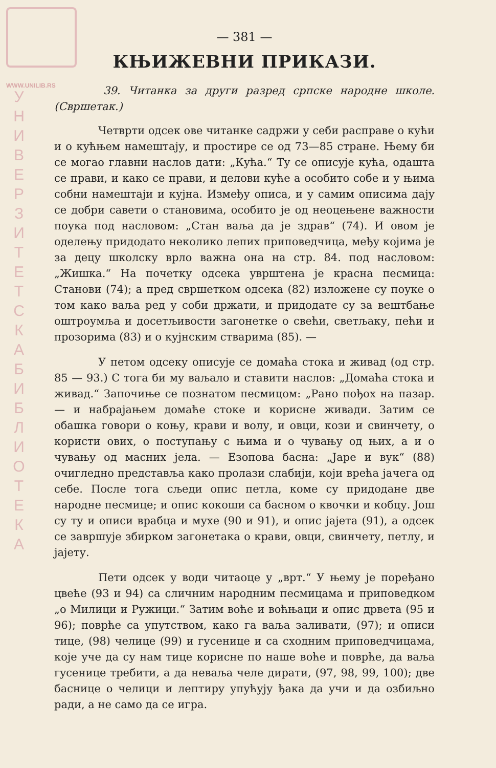WWW.UNILIB.RS
У Н И В Е Р З И Т Е Т С К А Б И Б Л И О Т Е К А
— 381 —
КЊИЖЕВНИ ПРИКАЗИ.
39. Читанка за други разред српске народне школе. (Свршетак.)
Четврти одсек ове читанке садржи у себи расправе о кући и о кућњем намештају, и простире се од 73—85 стране. Њему би се могао главни наслов дати: „Кућа.“ Ту се описује кућа, одашта се прави, и како се прави, и делови куће а особито собе и у њима собни намештаји и кујна. Између описа, и у самим описима дају се добри савети о становима, особито је од неоцењене важности поука под насловом: „Стан ваља да је здрав“ (74). И овом је оделењу придодато неколико лепих приповедчица, међу којима је за децу школску врло важна она на стр. 84. под насловом: „Жишка.“ На почетку одсека уврштена је красна песмица: Станови (74); а пред свршетком одсека (82) изложене су поуке о том како ваља ред у соби држати, и придодате су за вештбање оштроумља и досетљивости загонетке о свећи, светљаку, пећи и прозорима (83) и о кујнским стварима (85). —
У петом одсеку описује се домаћа стока и живад (од стр. 85 — 93.) С тога би му ваљало и ставити наслов: „Домаћа стока и живад.“ Започиње се познатом песмицом: „Рано пођох на пазар. — и набрајањем домаће стоке и корисне живади. Затим се обашка говори о коњу, крави и волу, и овци, кози и свинчету, о користи ових, о поступању с њима и о чувању од њих, а и о чувању од масних јела. — Езопова басна: „Јаре и вук“ (88) очигледно представља како пролази слабији, који врећа јачега од себе. После тога сљеди опис петла, коме су придодане две народне песмице; и опис кокоши са басном о квочки и кобцу. Још су ту и описи врабца и мухе (90 и 91), и опис јајета (91), а одсек се завршује збирком загонетака о крави, овци, свинчету, петлу, и јајету.
Пети одсек у води читаоце у „врт.“ У њему је поређано цвеће (93 и 94) са сличним народним песмицама и приповедком „о Милици и Ружици.“ Затим воће и воћњаци и опис дрвета (95 и 96); поврће са упутством, како га ваља заливати, (97); и описи тице, (98) челице (99) и гусенице и са сходним приповедчицама, које уче да су нам тице корисне по наше воће и поврће, да ваља гусенице требити, а да неваља челе дирати, (97, 98, 99, 100); две баснице о челици и лептиру упућују ђака да учи и да озбиљно ради, а не само да се игра.